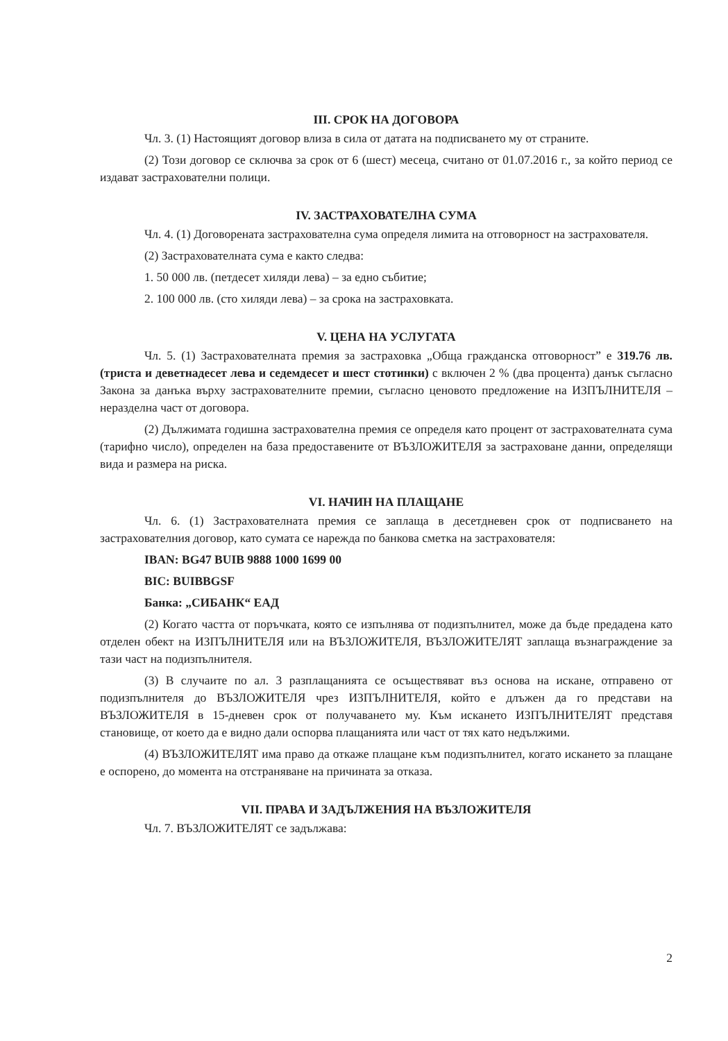III. СРОК НА ДОГОВОРА
Чл. 3. (1) Настоящият договор влиза в сила от датата на подписването му от страните.
(2) Този договор се сключва за срок от 6 (шест) месеца, считано от 01.07.2016 г., за който период се издават застрахователни полици.
IV. ЗАСТРАХОВАТЕЛНА СУМА
Чл. 4. (1) Договорената застрахователна сума определя лимита на отговорност на застрахователя.
(2) Застрахователната сума е както следва:
1. 50 000 лв. (петдесет хиляди лева) – за едно събитие;
2. 100 000 лв. (сто хиляди лева) – за срока на застраховката.
V. ЦЕНА НА УСЛУГАТА
Чл. 5. (1) Застрахователната премия за застраховка „Обща гражданска отговорност” е 319.76 лв. (триста и деветнадесет лева и седемдесет и шест стотинки) с включен 2 % (два процента) данък съгласно Закона за данъка върху застрахователните премии, съгласно ценовото предложение на ИЗПЪЛНИТЕЛЯ – неразделна част от договора.
(2) Дължимата годишна застрахователна премия се определя като процент от застрахователната сума (тарифно число), определен на база предоставените от ВЪЗЛОЖИТЕЛЯ за застраховане данни, определящи вида и размера на риска.
VI. НАЧИН НА ПЛАЩАНЕ
Чл. 6. (1) Застрахователната премия се заплаща в десетдневен срок от подписването на застрахователния договор, като сумата се нарежда по банкова сметка на застрахователя:
IBAN: BG47 BUIB 9888 1000 1699 00
BIC: BUIBBGSF
Банка: „СИБАНК“ ЕАД
(2) Когато частта от поръчката, която се изпълнява от подизпълнител, може да бъде предадена като отделен обект на ИЗПЪЛНИТЕЛЯ или на ВЪЗЛОЖИТЕЛЯ, ВЪЗЛОЖИТЕЛЯТ заплаща възнаграждение за тази част на подизпълнителя.
(3) В случаите по ал. 3 разплащанията се осъществяват въз основа на искане, отправено от подизпълнителя до ВЪЗЛОЖИТЕЛЯ чрез ИЗПЪЛНИТЕЛЯ, който е длъжен да го представи на ВЪЗЛОЖИТЕЛЯ в 15-дневен срок от получаването му. Към искането ИЗПЪЛНИТЕЛЯТ представя становище, от което да е видно дали оспорва плащанията или част от тях като недължими.
(4) ВЪЗЛОЖИТЕЛЯТ има право да откаже плащане към подизпълнител, когато искането за плащане е оспорено, до момента на отстраняване на причината за отказа.
VII. ПРАВА И ЗАДЪЛЖЕНИЯ НА ВЪЗЛОЖИТЕЛЯ
Чл. 7. ВЪЗЛОЖИТЕЛЯТ се задължава:
2